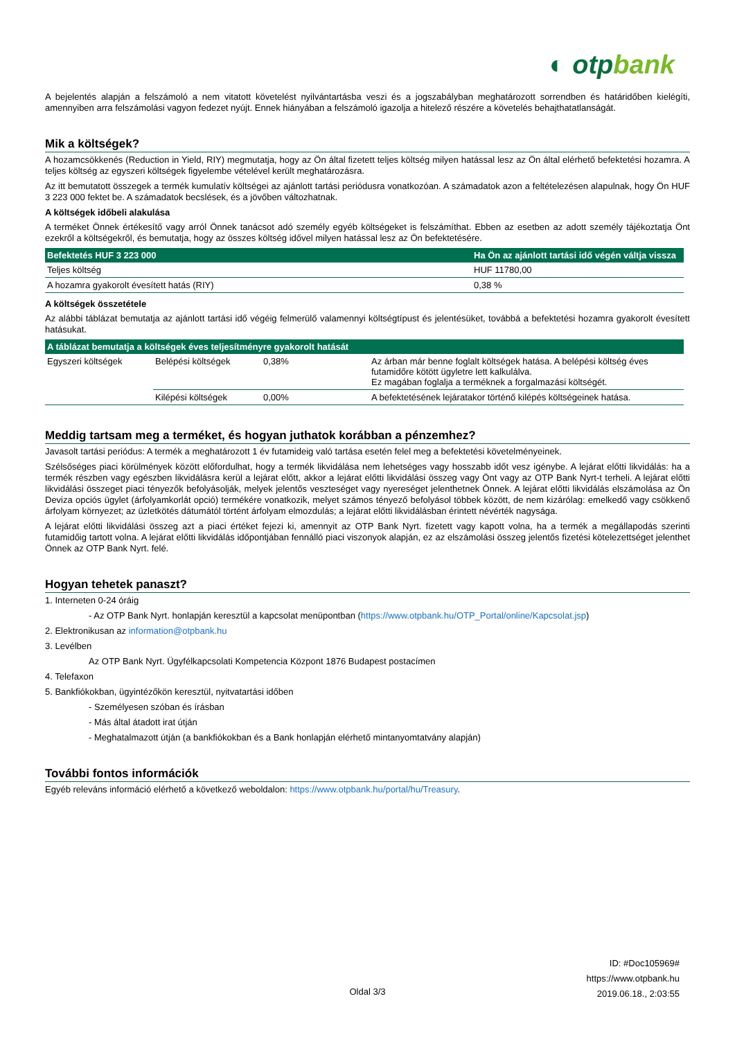◐ otpbank
A bejelentés alapján a felszámoló a nem vitatott követelést nyilvántartásba veszi és a jogszabályban meghatározott sorrendben és határidőben kielégíti, amennyiben arra felszámolási vagyon fedezet nyújt. Ennek hiányában a felszámoló igazolja a hitelező részére a követelés behajthatatlanságát.
Mik a költségek?
A hozamcsökkenés (Reduction in Yield, RIY) megmutatja, hogy az Ön által fizetett teljes költség milyen hatással lesz az Ön által elérhető befektetési hozamra. A teljes költség az egyszeri költségek figyelembe vételével került meghatározásra.
Az itt bemutatott összegek a termék kumulatív költségei az ajánlott tartási periódusra vonatkozóan. A számadatok azon a feltételezésen alapulnak, hogy Ön HUF 3 223 000 fektet be. A számadatok becslések, és a jövőben változhatnak.
A költségek időbeli alakulása
A terméket Önnek értékesítő vagy arról Önnek tanácsot adó személy egyéb költségeket is felszámíthat. Ebben az esetben az adott személy tájékoztatja Önt ezekről a költségekről, és bemutatja, hogy az összes költség idővel milyen hatással lesz az Ön befektetésére.
| Befektetés HUF 3 223 000 | Ha Ön az ajánlott tartási idő végén váltja vissza |
| --- | --- |
| Teljes költség | HUF 11780,00 |
| A hozamra gyakorolt évesített hatás (RIY) | 0,38 % |
A költségek összetétele
Az alábbi táblázat bemutatja az ajánlott tartási idő végéig felmerülő valamennyi költségtípust és jelentésüket, továbbá a befektetési hozamra gyakorolt évesített hatásukat.
| A táblázat bemutatja a költségek éves teljesítményre gyakorolt hatását | | | |
| --- | --- | --- | --- |
| Egyszeri költségek | Belépési költségek | 0,38% | Az árban már benne foglalt költségek hatása. A belépési költség éves futamidőre kötött ügyletre lett kalkulálva. Ez magában foglalja a terméknek a forgalmazási költségét. |
| | Kilépési költségek | 0,00% | A befektetésének lejáratakor történő kilépés költségeinek hatása. |
Meddig tartsam meg a terméket, és hogyan juthatok korábban a pénzemhez?
Javasolt tartási periódus: A termék a meghatározott 1 év futamideig való tartása esetén felel meg a befektetési követelményeinek.
Szélsőséges piaci körülmények között előfordulhat, hogy a termék likvidálása nem lehetséges vagy hosszabb időt vesz igénybe. A lejárat előtti likvidálás: ha a termék részben vagy egészben likvidálásra kerül a lejárat előtt, akkor a lejárat előtti likvidálási összeg vagy Önt vagy az OTP Bank Nyrt-t terheli. A lejárat előtti likvidálási összeget piaci tényezők befolyásolják, melyek jelentős veszteséget vagy nyereséget jelenthetnek Önnek. A lejárat előtti likvidálás elszámolása az Ön Deviza opciós ügylet (árfolyamkorlát opció) termékére vonatkozik, melyet számos tényező befolyásol többek között, de nem kizárólag: emelkedő vagy csökkenő árfolyam környezet; az üzletkötés dátumától történt árfolyam elmozdulás; a lejárat előtti likvidálásban érintett névérték nagysága.
A lejárat előtti likvidálási összeg azt a piaci értéket fejezi ki, amennyit az OTP Bank Nyrt. fizetett vagy kapott volna, ha a termék a megállapodás szerinti futamidőig tartott volna. A lejárat előtti likvidálás időpontjában fennálló piaci viszonyok alapján, ez az elszámolási összeg jelentős fizetési kötelezettséget jelenthet Önnek az OTP Bank Nyrt. felé.
Hogyan tehetek panaszt?
1. Interneten 0-24 óráig
- Az OTP Bank Nyrt. honlapján keresztül a kapcsolat menüpontban (https://www.otpbank.hu/OTP_Portal/online/Kapcsolat.jsp)
2. Elektronikusan az information@otpbank.hu
3. Levélben
Az OTP Bank Nyrt. Ügyfélkapcsolati Kompetencia Központ 1876 Budapest postacímen
4. Telefaxon
5. Bankfiókokban, ügyintézőkön keresztül, nyitvatartási időben
- Személyesen szóban és írásban
- Más által átadott irat útján
- Meghatalmazott útján (a bankfiókokban és a Bank honlapján elérhető mintanyomtatvány alapján)
További fontos információk
Egyéb releváns információ elérhető a következő weboldalon: https://www.otpbank.hu/portal/hu/Treasury.
ID: #Doc105969#
https://www.otpbank.hu
2019.06.18., 2:03:55
Oldal 3/3